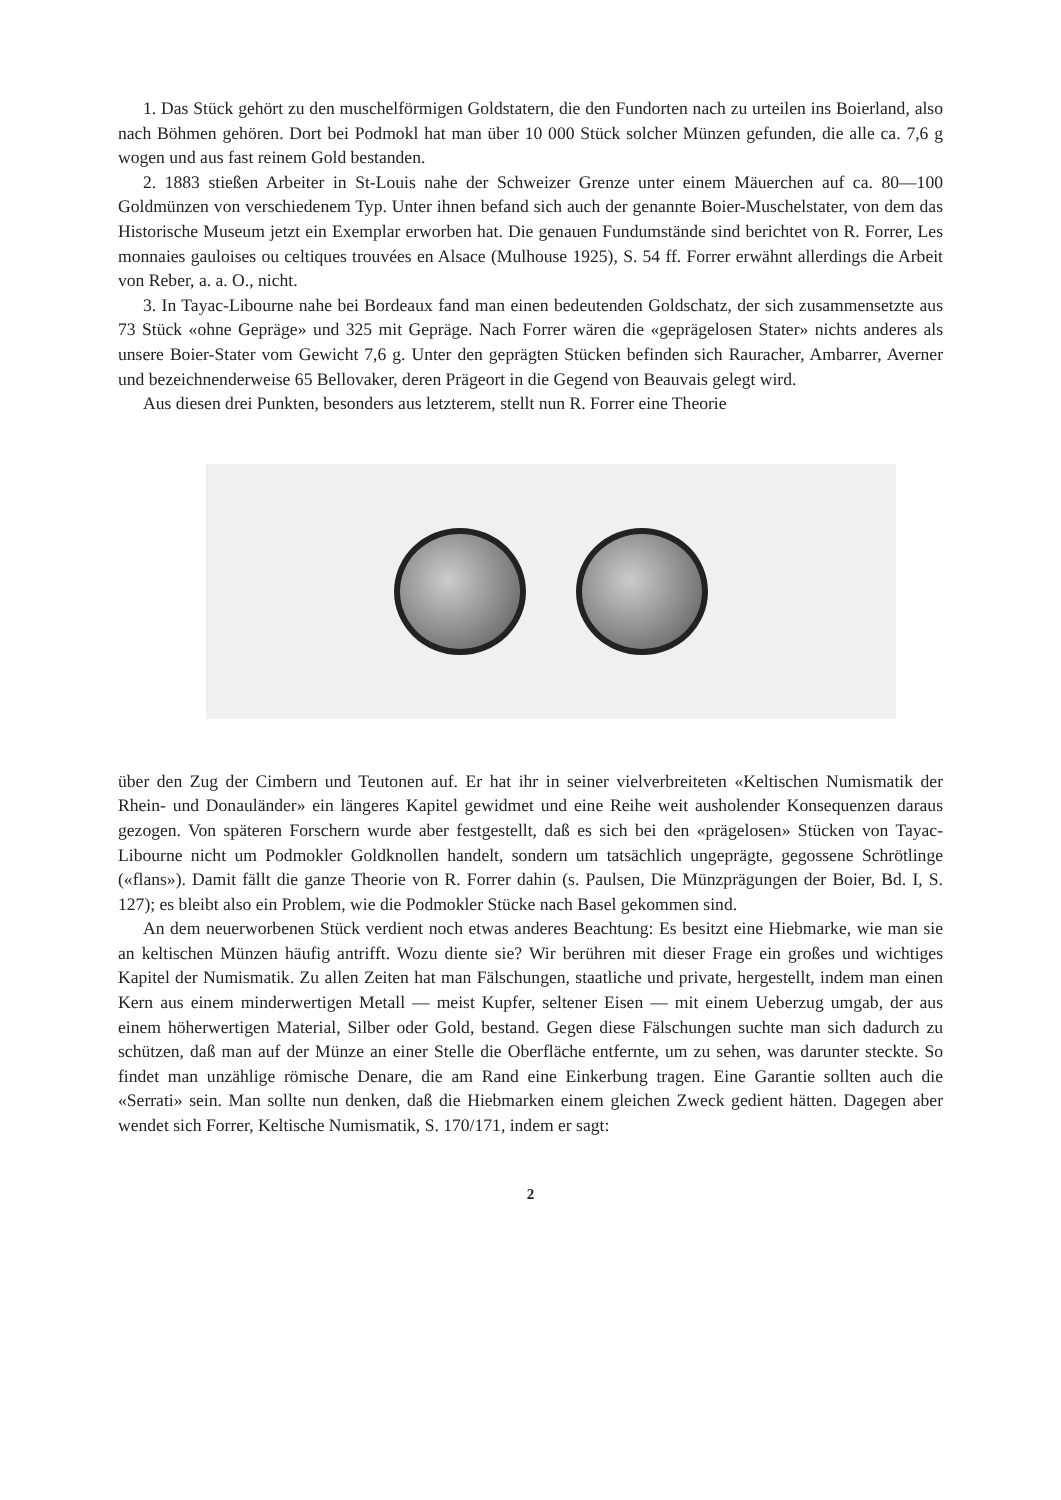1. Das Stück gehört zu den muschelförmigen Goldstatern, die den Fundorten nach zu urteilen ins Boierland, also nach Böhmen gehören. Dort bei Podmokl hat man über 10 000 Stück solcher Münzen gefunden, die alle ca. 7,6 g wogen und aus fast reinem Gold bestanden.
2. 1883 stießen Arbeiter in St-Louis nahe der Schweizer Grenze unter einem Mäuerchen auf ca. 80—100 Goldmünzen von verschiedenem Typ. Unter ihnen befand sich auch der genannte Boier-Muschelstater, von dem das Historische Museum jetzt ein Exemplar erworben hat. Die genauen Fundumstände sind berichtet von R. Forrer, Les monnaies gauloises ou celtiques trouvées en Alsace (Mulhouse 1925), S. 54 ff. Forrer erwähnt allerdings die Arbeit von Reber, a. a. O., nicht.
3. In Tayac-Libourne nahe bei Bordeaux fand man einen bedeutenden Goldschatz, der sich zusammensetzte aus 73 Stück «ohne Gepräge» und 325 mit Gepräge. Nach Forrer wären die «geprägelosen Stater» nichts anderes als unsere Boier-Stater vom Gewicht 7,6 g. Unter den geprägten Stücken befinden sich Rauracher, Ambarrer, Averner und bezeichnenderweise 65 Bellovaker, deren Prägeort in die Gegend von Beauvais gelegt wird.
Aus diesen drei Punkten, besonders aus letzterem, stellt nun R. Forrer eine Theorie
über den Zug der Cimbern und Teutonen auf. Er hat ihr in seiner vielverbreiteten «Keltischen Numismatik der Rhein- und Donauländer» ein längeres Kapitel gewidmet und eine Reihe weit ausholender Konsequenzen daraus gezogen. Von späteren Forschern wurde aber festgestellt, daß es sich bei den «prägelosen» Stücken von Tayac-Libourne nicht um Podmokler Goldknollen handelt, sondern um tatsächlich ungeprägte, gegossene Schrötlinge («flans»). Damit fällt die ganze Theorie von R. Forrer dahin (s. Paulsen, Die Münzprägungen der Boier, Bd. I, S. 127); es bleibt also ein Problem, wie die Podmokler Stücke nach Basel gekommen sind.
An dem neuerworbenen Stück verdient noch etwas anderes Beachtung: Es besitzt eine Hiebmarke, wie man sie an keltischen Münzen häufig antrifft. Wozu diente sie? Wir berühren mit dieser Frage ein großes und wichtiges Kapitel der Numismatik. Zu allen Zeiten hat man Fälschungen, staatliche und private, hergestellt, indem man einen Kern aus einem minderwertigen Metall — meist Kupfer, seltener Eisen — mit einem Ueberzug umgab, der aus einem höherwertigen Material, Silber oder Gold, bestand. Gegen diese Fälschungen suchte man sich dadurch zu schützen, daß man auf der Münze an einer Stelle die Oberfläche entfernte, um zu sehen, was darunter steckte. So findet man unzählige römische Denare, die am Rand eine Einkerbung tragen. Eine Garantie sollten auch die «Serrati» sein. Man sollte nun denken, daß die Hiebmarken einem gleichen Zweck gedient hätten. Dagegen aber wendet sich Forrer, Keltische Numismatik, S. 170/171, indem er sagt:
2